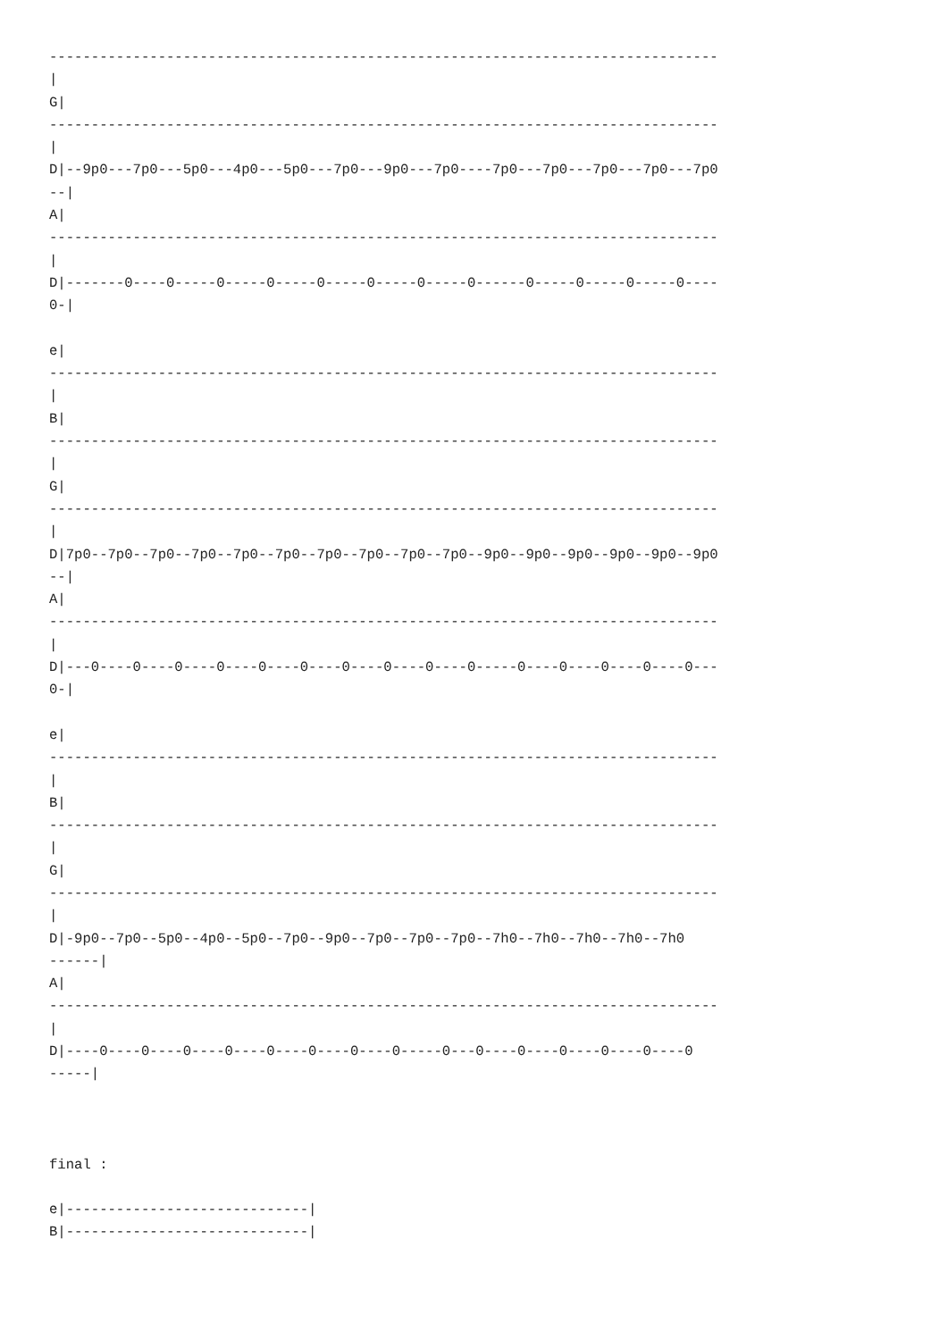--------------------------------------------------------------------------------
|
G|
--------------------------------------------------------------------------------
|
D|--9p0---7p0---5p0---4p0---5p0---7p0---9p0---7p0----7p0---7p0---7p0---7p0---7p0
--|
A|
--------------------------------------------------------------------------------
|
D|-------0----0-----0-----0-----0-----0-----0-----0------0-----0-----0-----0----
0-|

e|
--------------------------------------------------------------------------------
|
B|
--------------------------------------------------------------------------------
|
G|
--------------------------------------------------------------------------------
|
D|7p0--7p0--7p0--7p0--7p0--7p0--7p0--7p0--7p0--7p0--9p0--9p0--9p0--9p0--9p0--9p0
--|
A|
--------------------------------------------------------------------------------
|
D|---0----0----0----0----0----0----0----0----0----0-----0----0----0----0----0---
0-|

e|
--------------------------------------------------------------------------------
|
B|
--------------------------------------------------------------------------------
|
G|
--------------------------------------------------------------------------------
|
D|-9p0--7p0--5p0--4p0--5p0--7p0--9p0--7p0--7p0--7p0--7h0--7h0--7h0--7h0--7h0
------|
A|
--------------------------------------------------------------------------------
|
D|----0----0----0----0----0----0----0----0-----0---0----0----0----0----0----0
-----|



final :

e|-----------------------------|
B|-----------------------------|